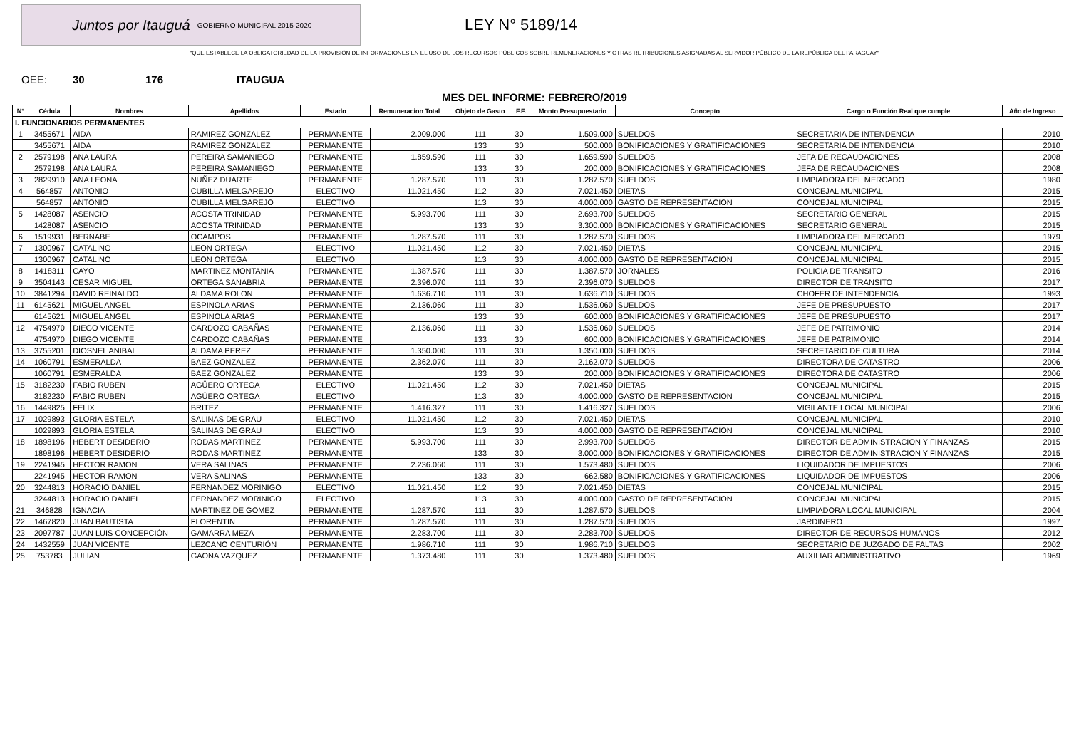Juntos por Itauguá GOBIERNO MUNICIPAL 2015-2020
LEY N° 5189/14
"QUE ESTABLECE LA OBLIGATORIEDAD DE LA PROVISIÓN DE INFORMACIONES EN EL USO DE LOS RECURSOS PÚBLICOS SOBRE REMUNERACIONES Y OTRAS RETRIBUCIONES ASIGNADAS AL SERVIDOR PÚBLICO DE LA REPÚBLICA DEL PARAGUAY"
OEE: 30 176 ITAUGUA
MES DEL INFORME: FEBRERO/2019
| N° | Cédula | Nombres | Apellidos | Estado | Remuneracion Total | Objeto de Gasto | F.F. | Monto Presupuestario | Concepto | Cargo o Función Real que cumple | Año de Ingreso |
| --- | --- | --- | --- | --- | --- | --- | --- | --- | --- | --- | --- |
| I. FUNCIONARIOS PERMANENTES | | | | | | | | | | | |
| 1 | 3455671 | AIDA | RAMIREZ GONZALEZ | PERMANENTE | 2.009.000 | 111 | 30 | 1.509.000 | SUELDOS | SECRETARIA DE INTENDENCIA | 2010 |
| | 3455671 | AIDA | RAMIREZ GONZALEZ | PERMANENTE | | 133 | 30 | 500.000 | BONIFICACIONES Y GRATIFICACIONES | SECRETARIA DE INTENDENCIA | 2010 |
| 2 | 2579198 | ANA LAURA | PEREIRA SAMANIEGO | PERMANENTE | 1.859.590 | 111 | 30 | 1.659.590 | SUELDOS | JEFA DE RECAUDACIONES | 2008 |
| | 2579198 | ANA LAURA | PEREIRA SAMANIEGO | PERMANENTE | | 133 | 30 | 200.000 | BONIFICACIONES Y GRATIFICACIONES | JEFA DE RECAUDACIONES | 2008 |
| 3 | 2829910 | ANA LEONA | NUÑEZ DUARTE | PERMANENTE | 1.287.570 | 111 | 30 | 1.287.570 | SUELDOS | LIMPIADORA DEL MERCADO | 1980 |
| 4 | 564857 | ANTONIO | CUBILLA MELGAREJO | ELECTIVO | 11.021.450 | 112 | 30 | 7.021.450 | DIETAS | CONCEJAL MUNICIPAL | 2015 |
| | 564857 | ANTONIO | CUBILLA MELGAREJO | ELECTIVO | | 113 | 30 | 4.000.000 | GASTO DE REPRESENTACION | CONCEJAL MUNICIPAL | 2015 |
| 5 | 1428087 | ASENCIO | ACOSTA TRINIDAD | PERMANENTE | 5.993.700 | 111 | 30 | 2.693.700 | SUELDOS | SECRETARIO GENERAL | 2015 |
| | 1428087 | ASENCIO | ACOSTA TRINIDAD | PERMANENTE | | 133 | 30 | 3.300.000 | BONIFICACIONES Y GRATIFICACIONES | SECRETARIO GENERAL | 2015 |
| 6 | 1519931 | BERNABE | OCAMPOS | PERMANENTE | 1.287.570 | 111 | 30 | 1.287.570 | SUELDOS | LIMPIADORA DEL MERCADO | 1979 |
| 7 | 1300967 | CATALINO | LEON ORTEGA | ELECTIVO | 11.021.450 | 112 | 30 | 7.021.450 | DIETAS | CONCEJAL MUNICIPAL | 2015 |
| | 1300967 | CATALINO | LEON ORTEGA | ELECTIVO | | 113 | 30 | 4.000.000 | GASTO DE REPRESENTACION | CONCEJAL MUNICIPAL | 2015 |
| 8 | 1418311 | CAYO | MARTINEZ MONTANIA | PERMANENTE | 1.387.570 | 111 | 30 | 1.387.570 | JORNALES | POLICIA DE TRANSITO | 2016 |
| 9 | 3504143 | CESAR MIGUEL | ORTEGA SANABRIA | PERMANENTE | 2.396.070 | 111 | 30 | 2.396.070 | SUELDOS | DIRECTOR DE TRANSITO | 2017 |
| 10 | 3841294 | DAVID REINALDO | ALDAMA ROLON | PERMANENTE | 1.636.710 | 111 | 30 | 1.636.710 | SUELDOS | CHOFER DE INTENDENCIA | 1993 |
| 11 | 6145621 | MIGUEL ANGEL | ESPINOLA ARIAS | PERMANENTE | 2.136.060 | 111 | 30 | 1.536.060 | SUELDOS | JEFE DE PRESUPUESTO | 2017 |
| | 6145621 | MIGUEL ANGEL | ESPINOLA ARIAS | PERMANENTE | | 133 | 30 | 600.000 | BONIFICACIONES Y GRATIFICACIONES | JEFE DE PRESUPUESTO | 2017 |
| 12 | 4754970 | DIEGO VICENTE | CARDOZO CABAÑAS | PERMANENTE | 2.136.060 | 111 | 30 | 1.536.060 | SUELDOS | JEFE DE PATRIMONIO | 2014 |
| | 4754970 | DIEGO VICENTE | CARDOZO CABAÑAS | PERMANENTE | | 133 | 30 | 600.000 | BONIFICACIONES Y GRATIFICACIONES | JEFE DE PATRIMONIO | 2014 |
| 13 | 3755201 | DIOSNEL ANIBAL | ALDAMA PEREZ | PERMANENTE | 1.350.000 | 111 | 30 | 1.350.000 | SUELDOS | SECRETARIO DE CULTURA | 2014 |
| 14 | 1060791 | ESMERALDA | BAEZ GONZALEZ | PERMANENTE | 2.362.070 | 111 | 30 | 2.162.070 | SUELDOS | DIRECTORA DE CATASTRO | 2006 |
| | 1060791 | ESMERALDA | BAEZ GONZALEZ | PERMANENTE | | 133 | 30 | 200.000 | BONIFICACIONES Y GRATIFICACIONES | DIRECTORA DE CATASTRO | 2006 |
| 15 | 3182230 | FABIO RUBEN | AGÜERO ORTEGA | ELECTIVO | 11.021.450 | 112 | 30 | 7.021.450 | DIETAS | CONCEJAL MUNICIPAL | 2015 |
| | 3182230 | FABIO RUBEN | AGÜERO ORTEGA | ELECTIVO | | 113 | 30 | 4.000.000 | GASTO DE REPRESENTACION | CONCEJAL MUNICIPAL | 2015 |
| 16 | 1449825 | FELIX | BRITEZ | PERMANENTE | 1.416.327 | 111 | 30 | 1.416.327 | SUELDOS | VIGILANTE LOCAL MUNICIPAL | 2006 |
| 17 | 1029893 | GLORIA ESTELA | SALINAS DE GRAU | ELECTIVO | 11.021.450 | 112 | 30 | 7.021.450 | DIETAS | CONCEJAL MUNICIPAL | 2010 |
| | 1029893 | GLORIA ESTELA | SALINAS DE GRAU | ELECTIVO | | 113 | 30 | 4.000.000 | GASTO DE REPRESENTACION | CONCEJAL MUNICIPAL | 2010 |
| 18 | 1898196 | HEBERT DESIDERIO | RODAS MARTINEZ | PERMANENTE | 5.993.700 | 111 | 30 | 2.993.700 | SUELDOS | DIRECTOR DE ADMINISTRACION Y FINANZAS | 2015 |
| | 1898196 | HEBERT DESIDERIO | RODAS MARTINEZ | PERMANENTE | | 133 | 30 | 3.000.000 | BONIFICACIONES Y GRATIFICACIONES | DIRECTOR DE ADMINISTRACION Y FINANZAS | 2015 |
| 19 | 2241945 | HECTOR RAMON | VERA SALINAS | PERMANENTE | 2.236.060 | 111 | 30 | 1.573.480 | SUELDOS | LIQUIDADOR DE IMPUESTOS | 2006 |
| | 2241945 | HECTOR RAMON | VERA SALINAS | PERMANENTE | | 133 | 30 | 662.580 | BONIFICACIONES Y GRATIFICACIONES | LIQUIDADOR DE IMPUESTOS | 2006 |
| 20 | 3244813 | HORACIO DANIEL | FERNANDEZ MORINIGO | ELECTIVO | 11.021.450 | 112 | 30 | 7.021.450 | DIETAS | CONCEJAL MUNICIPAL | 2015 |
| | 3244813 | HORACIO DANIEL | FERNANDEZ MORINIGO | ELECTIVO | | 113 | 30 | 4.000.000 | GASTO DE REPRESENTACION | CONCEJAL MUNICIPAL | 2015 |
| 21 | 346828 | IGNACIA | MARTINEZ DE GOMEZ | PERMANENTE | 1.287.570 | 111 | 30 | 1.287.570 | SUELDOS | LIMPIADORA LOCAL MUNICIPAL | 2004 |
| 22 | 1467820 | JUAN BAUTISTA | FLORENTIN | PERMANENTE | 1.287.570 | 111 | 30 | 1.287.570 | SUELDOS | JARDINERO | 1997 |
| 23 | 2097787 | JUAN LUIS CONCEPCIÓN | GAMARRA MEZA | PERMANENTE | 2.283.700 | 111 | 30 | 2.283.700 | SUELDOS | DIRECTOR DE RECURSOS HUMANOS | 2012 |
| 24 | 1432559 | JUAN VICENTE | LEZCANO CENTURIÓN | PERMANENTE | 1.986.710 | 111 | 30 | 1.986.710 | SUELDOS | SECRETARIO DE JUZGADO DE FALTAS | 2002 |
| 25 | 753783 | JULIAN | GAONA VAZQUEZ | PERMANENTE | 1.373.480 | 111 | 30 | 1.373.480 | SUELDOS | AUXILIAR ADMINISTRATIVO | 1969 |